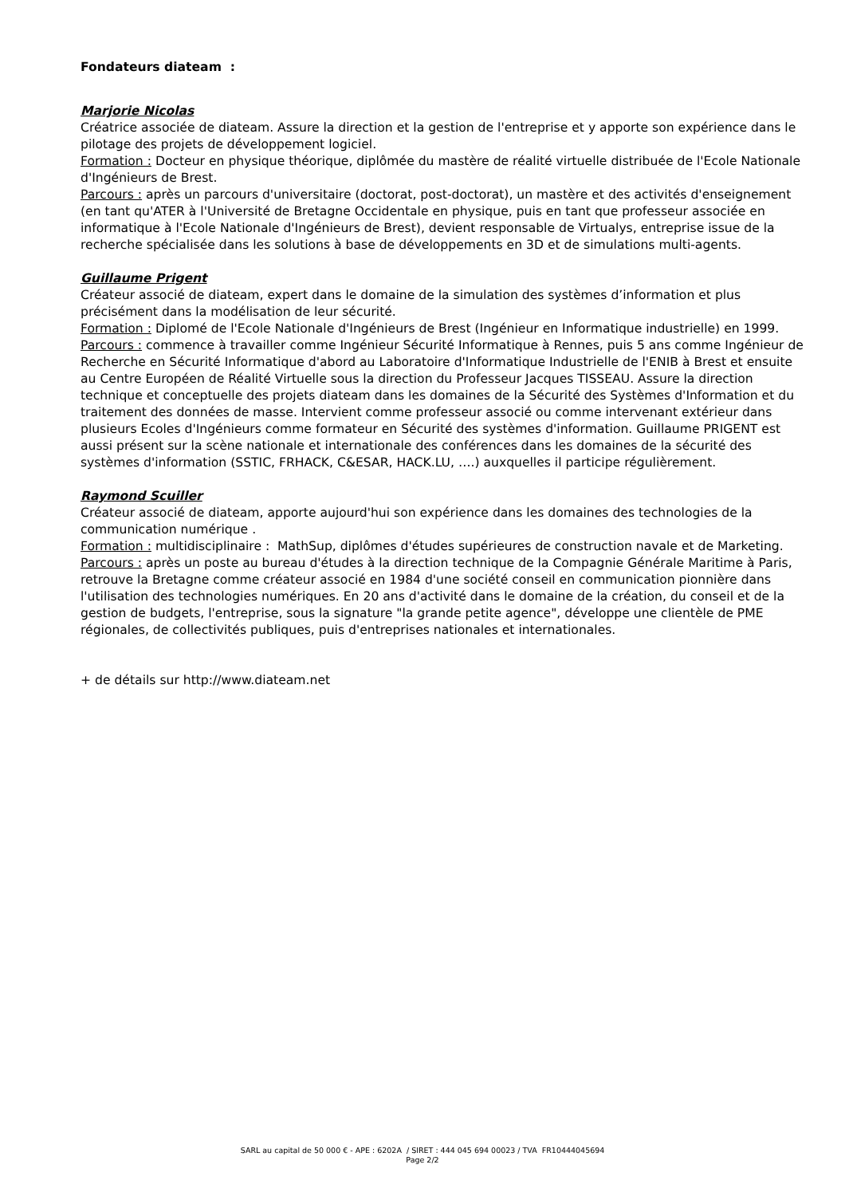Fondateurs diateam :
Marjorie Nicolas
Créatrice associée de diateam. Assure la direction et la gestion de l'entreprise et y apporte son expérience dans le pilotage des projets de développement logiciel.
Formation : Docteur en physique théorique, diplômée du mastère de réalité virtuelle distribuée de l'Ecole Nationale d'Ingénieurs de Brest.
Parcours : après un parcours d'universitaire (doctorat, post-doctorat), un mastère et des activités d'enseignement (en tant qu'ATER à l'Université de Bretagne Occidentale en physique, puis en tant que professeur associée en informatique à l'Ecole Nationale d'Ingénieurs de Brest), devient responsable de Virtualys, entreprise issue de la recherche spécialisée dans les solutions à base de développements en 3D et de simulations multi-agents.
Guillaume Prigent
Créateur associé de diateam, expert dans le domaine de la simulation des systèmes d’information et plus précisément dans la modélisation de leur sécurité.
Formation : Diplomé de l'Ecole Nationale d'Ingénieurs de Brest (Ingénieur en Informatique industrielle) en 1999.
Parcours : commence à travailler comme Ingénieur Sécurité Informatique à Rennes, puis 5 ans comme Ingénieur de Recherche en Sécurité Informatique d'abord au Laboratoire d'Informatique Industrielle de l'ENIB à Brest et ensuite au Centre Européen de Réalité Virtuelle sous la direction du Professeur Jacques TISSEAU. Assure la direction technique et conceptuelle des projets diateam dans les domaines de la Sécurité des Systèmes d'Information et du traitement des données de masse. Intervient comme professeur associé ou comme intervenant extérieur dans plusieurs Ecoles d'Ingénieurs comme formateur en Sécurité des systèmes d'information. Guillaume PRIGENT est aussi présent sur la scène nationale et internationale des conférences dans les domaines de la sécurité des systèmes d'information (SSTIC, FRHACK, C&ESAR, HACK.LU, ….) auxquelles il participe régulièrement.
Raymond Scuiller
Créateur associé de diateam, apporte aujourd'hui son expérience dans les domaines des technologies de la communication numérique .
Formation : multidisciplinaire : MathSup, diplômes d'études supérieures de construction navale et de Marketing.
Parcours : après un poste au bureau d'études à la direction technique de la Compagnie Générale Maritime à Paris, retrouve la Bretagne comme créateur associé en 1984 d'une société conseil en communication pionnière dans l'utilisation des technologies numériques. En 20 ans d'activité dans le domaine de la création, du conseil et de la gestion de budgets, l'entreprise, sous la signature "la grande petite agence", développe une clientèle de PME régionales, de collectivités publiques, puis d'entreprises nationales et internationales.
+ de détails sur http://www.diateam.net
SARL au capital de 50 000 € - APE : 6202A / SIRET : 444 045 694 00023 / TVA FR10444045694
Page 2/2